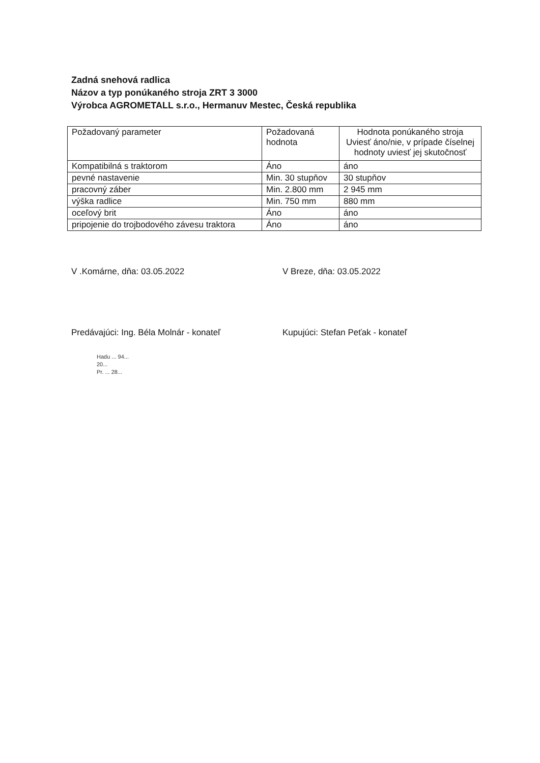Zadná snehová radlica
Názov a typ ponúkaného stroja ZRT 3 3000
Výrobca AGROMETALL s.r.o., Hermanuv Mestec, Česká republika
| Požadovaný parameter | Požadovaná hodnota | Hodnota ponúkaného stroja Uviesť áno/nie, v prípade číselnej hodnoty uviesť jej skutočnosť |
| Kompatibilná s traktorom | Áno | áno |
| pevné nastavenie | Min. 30 stupňov | 30 stupňov |
| pracovný záber | Min. 2.800 mm | 2 945 mm |
| výška radlice | Min. 750 mm | 880 mm |
| oceľový brit | Áno | áno |
| pripojenie do trojbodového závesu traktora | Áno | áno |
V .Komárne, dňa: 03.05.2022
Predávajúci: Ing. Béla Molnár - konateľ
Hadu ... 94...
20...
Pr. ... 28...
V Breze, dňa: 03.05.2022
Kupujúci: Stefan Peťak - konateľ